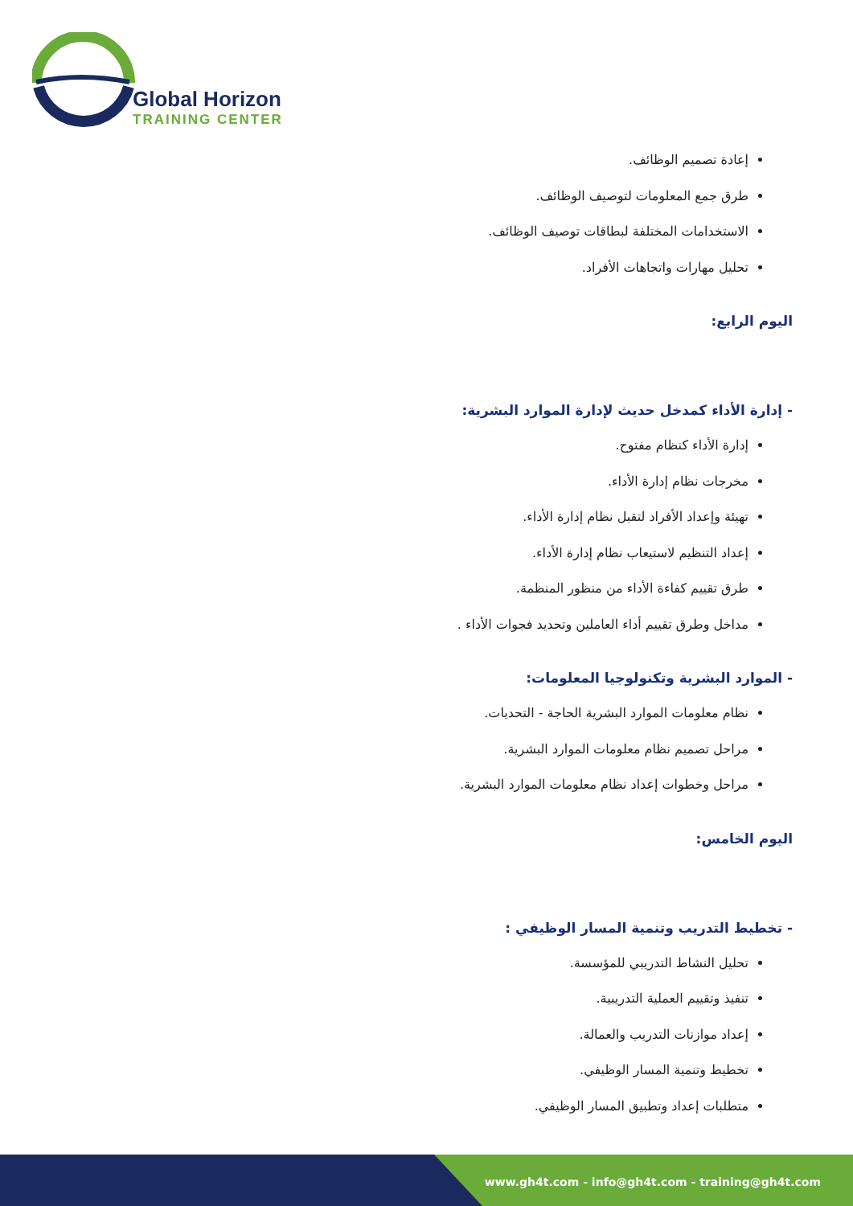Global Horizon
TRAINING CENTER
إعادة تصميم الوظائف.
طرق جمع المعلومات لتوصيف الوظائف.
الاستخدامات المختلفة لبطاقات توصيف الوظائف.
تحليل مهارات واتجاهات الأفراد.
اليوم الرابع:
- إدارة الأداء كمدخل حديث لإدارة الموارد البشرية:
إدارة الأداء كنظام مفتوح.
مخرجات نظام إدارة الأداء.
تهيئة وإعداد الأفراد لتقبل نظام إدارة الأداء.
إعداد التنظيم لاستيعاب نظام إدارة الأداء.
طرق تقييم كفاءة الأداء من منظور المنظمة.
مداخل وطرق تقييم أداء العاملين وتحديد فجوات الأداء .
- الموارد البشرية وتكنولوجيا المعلومات:
نظام معلومات الموارد البشرية الحاجة - التحديات.
مراحل تصميم نظام معلومات الموارد البشرية.
مراحل وخطوات إعداد نظام معلومات الموارد البشرية.
اليوم الخامس:
- تخطيط التدريب وتنمية المسار الوظيفي :
تحليل النشاط التدريبي للمؤسسة.
تنفيذ وتقييم العملية التدريبية.
إعداد موازنات التدريب والعمالة.
تخطيط وتنمية المسار الوظيفي.
متطلبات إعداد وتطبيق المسار الوظيفي.
www.gh4t.com - info@gh4t.com - training@gh4t.com